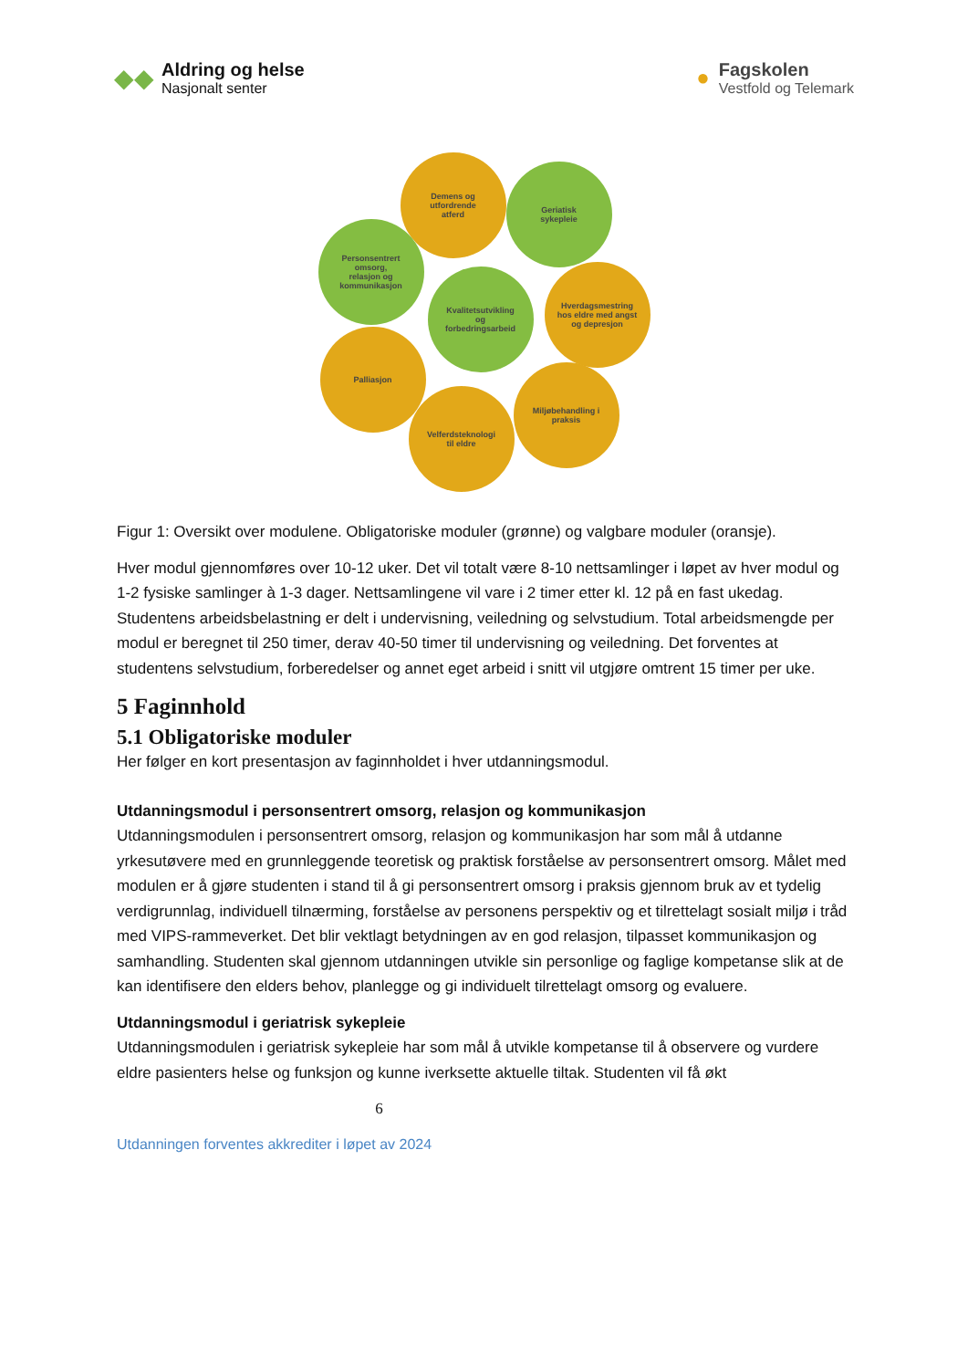◆◆
Aldring og helse
Nasjonalt senter
●
Fagskolen
Vestfold og Telemark
Demens og
utfordrende
atferd
Geriatisk
sykepleie
Personsentrert
omsorg,
relasjon og
kommunikasjon
Kvalitetsutvikling
og
forbedringsarbeid
Hverdagsmestring
hos eldre med angst
og depresjon
Palliasjon
Miljøbehandling i
praksis
Velferdsteknologi
til eldre
Figur 1: Oversikt over modulene. Obligatoriske moduler (grønne) og valgbare moduler (oransje).
Hver modul gjennomføres over 10-12 uker. Det vil totalt være 8-10 nettsamlinger i løpet av hver modul og 1-2 fysiske samlinger à 1-3 dager. Nettsamlingene vil vare i 2 timer etter kl. 12 på en fast ukedag. Studentens arbeidsbelastning er delt i undervisning, veiledning og selvstudium. Total arbeidsmengde per modul er beregnet til 250 timer, derav 40-50 timer til undervisning og veiledning. Det forventes at studentens selvstudium, forberedelser og annet eget arbeid i snitt vil utgjøre omtrent 15 timer per uke.
5 Faginnhold
5.1 Obligatoriske moduler
Her følger en kort presentasjon av faginnholdet i hver utdanningsmodul.
Utdanningsmodul i personsentrert omsorg, relasjon og kommunikasjon
Utdanningsmodulen i personsentrert omsorg, relasjon og kommunikasjon har som mål å utdanne yrkesutøvere med en grunnleggende teoretisk og praktisk forståelse av personsentrert omsorg. Målet med modulen er å gjøre studenten i stand til å gi personsentrert omsorg i praksis gjennom bruk av et tydelig verdigrunnlag, individuell tilnærming, forståelse av personens perspektiv og et tilrettelagt sosialt miljø i tråd med VIPS-rammeverket. Det blir vektlagt betydningen av en god relasjon, tilpasset kommunikasjon og samhandling. Studenten skal gjennom utdanningen utvikle sin personlige og faglige kompetanse slik at de kan identifisere den elders behov, planlegge og gi individuelt tilrettelagt omsorg og evaluere.
Utdanningsmodul i geriatrisk sykepleie
Utdanningsmodulen i geriatrisk sykepleie har som mål å utvikle kompetanse til å observere og vurdere eldre pasienters helse og funksjon og kunne iverksette aktuelle tiltak. Studenten vil få økt
6
Utdanningen forventes akkrediter i løpet av 2024